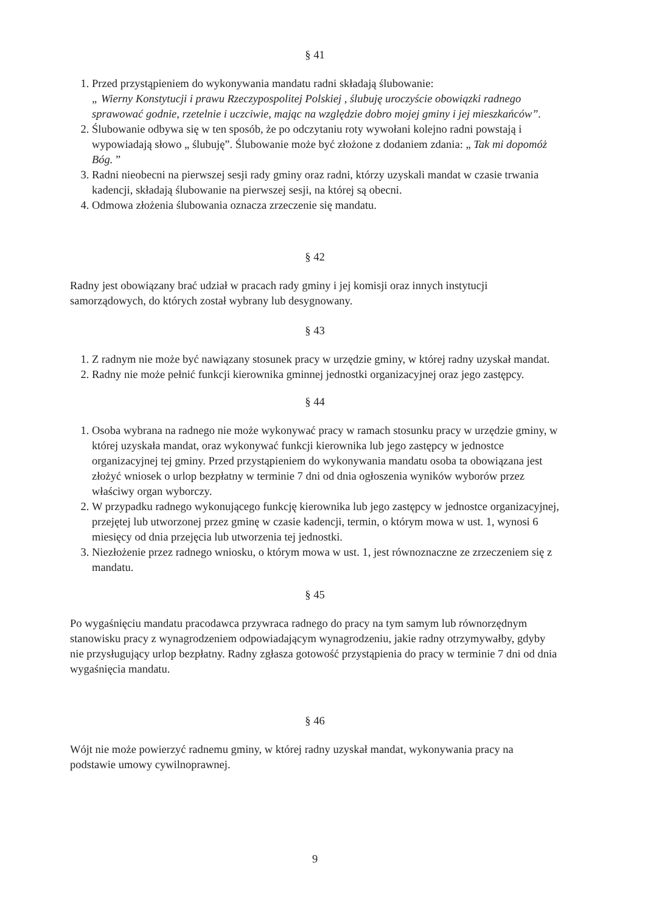§ 41
1. Przed przystąpieniem do wykonywania mandatu radni składają ślubowanie:
„ Wierny Konstytucji i prawu Rzeczypospolitej Polskiej , ślubuję uroczyście obowiązki radnego sprawować godnie, rzetelnie i uczciwie, mając na względzie dobro mojej gminy i jej mieszkańców”.
2. Ślubowanie odbywa się w ten sposób, że po odczytaniu roty wywołani kolejno radni powstają i wypowiadają słowo „ ślubuję”. Ślubowanie może być złożone z dodaniem zdania: „ Tak mi dopomóż Bóg. ”
3. Radni nieobecni na pierwszej sesji rady gminy oraz radni, którzy uzyskali mandat w czasie trwania kadencji, składają ślubowanie na pierwszej sesji, na której są obecni.
4. Odmowa złożenia ślubowania oznacza zrzeczenie się mandatu.
§ 42
Radny jest obowiązany brać udział w pracach rady gminy i jej komisji oraz innych instytucji samorządowych, do których został wybrany lub desygnowany.
§ 43
1. Z radnym nie może być nawiązany stosunek pracy w urzędzie gminy, w której radny uzyskał mandat.
2. Radny nie może pełnić funkcji kierownika gminnej jednostki organizacyjnej oraz jego zastępcy.
§ 44
1. Osoba wybrana na radnego nie może wykonywać pracy w ramach stosunku pracy w urzędzie gminy, w której uzyskała mandat, oraz wykonywać funkcji kierownika lub jego zastępcy w jednostce organizacyjnej tej gminy. Przed przystąpieniem do wykonywania mandatu osoba ta obowiązana jest złożyć wniosek o urlop bezpłatny w terminie 7 dni od dnia ogłoszenia wyników wyborów przez właściwy organ wyborczy.
2. W przypadku radnego wykonującego funkcję kierownika lub jego zastępcy w jednostce organizacyjnej, przejętej lub utworzonej przez gminę w czasie kadencji, termin, o którym mowa w ust. 1, wynosi 6 miesięcy od dnia przejęcia lub utworzenia tej jednostki.
3. Niezłożenie przez radnego wniosku, o którym mowa w ust. 1, jest równoznaczne ze zrzeczeniem się z mandatu.
§ 45
Po wygaśnięciu mandatu pracodawca przywraca radnego do pracy na tym samym lub równorzędnym stanowisku pracy z wynagrodzeniem odpowiadającym wynagrodzeniu, jakie radny otrzymywałby, gdyby nie przysługujący urlop bezpłatny. Radny zgłasza gotowość przystąpienia do pracy w terminie 7 dni od dnia wygaśnięcia mandatu.
§ 46
Wójt nie może powierzyć radnemu gminy, w której radny uzyskał mandat, wykonywania pracy na podstawie umowy cywilnoprawnej.
9